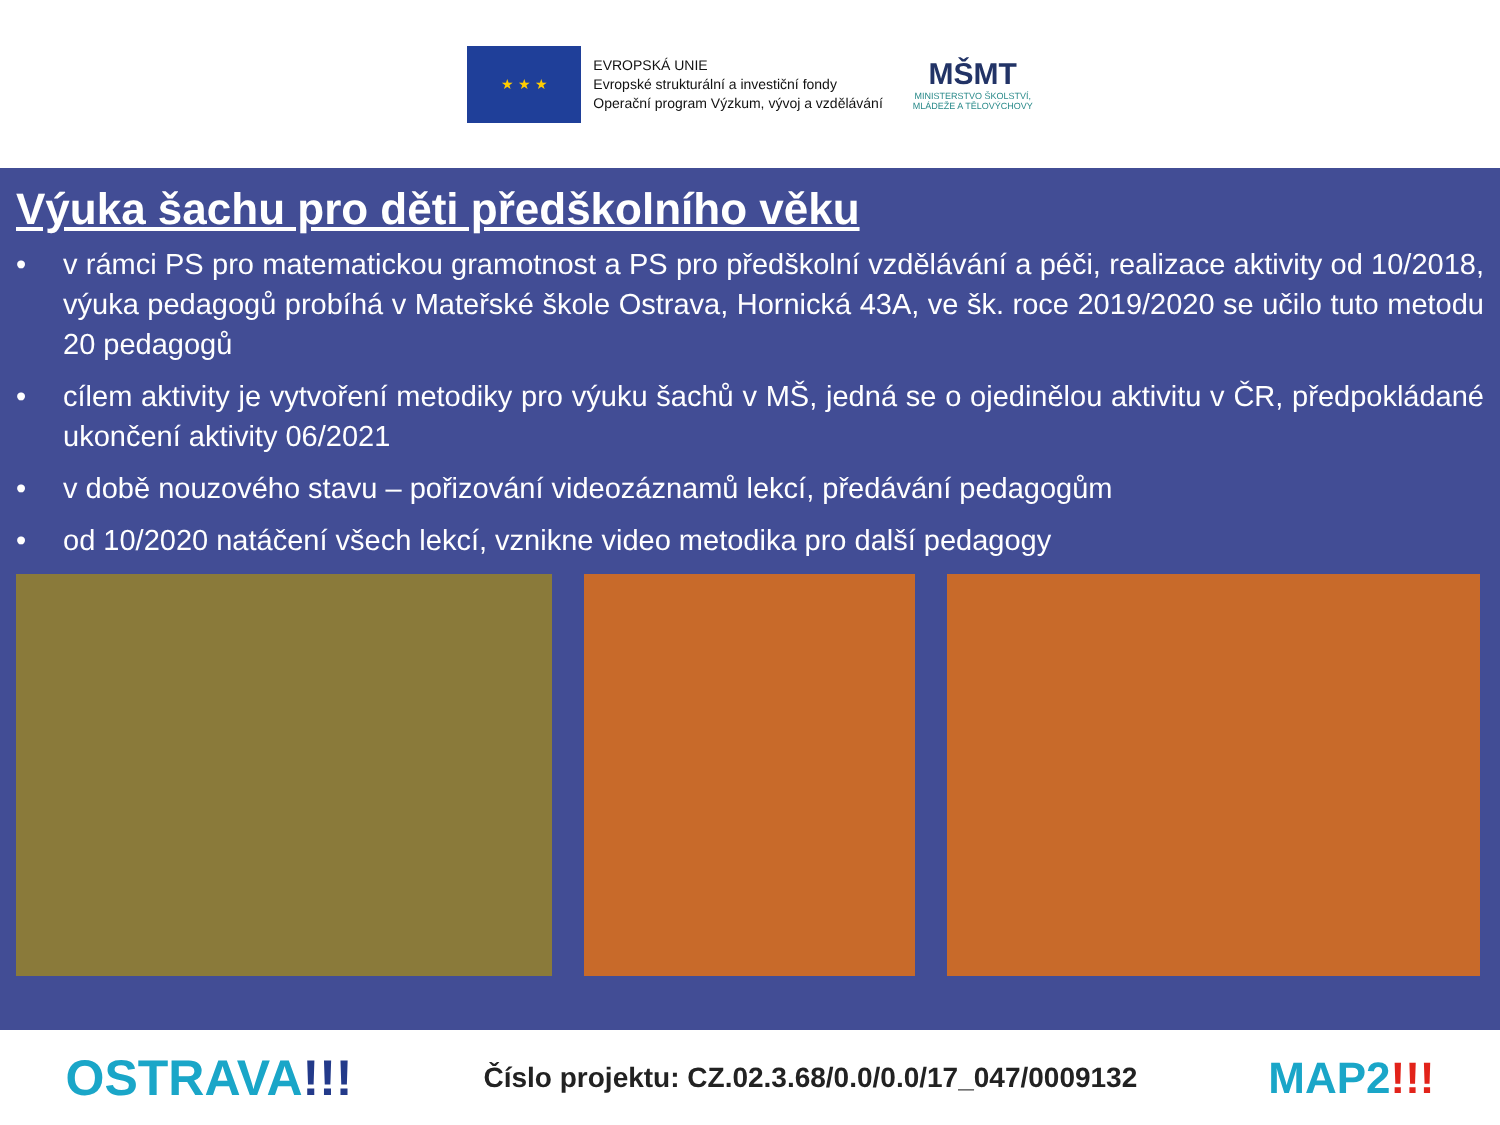★ ★ ★
EVROPSKÁ UNIE
Evropské strukturální a investiční fondy
Operační program Výzkum, vývoj a vzdělávání
MŠMT
MINISTERSTVO ŠKOLSTVÍ,
MLÁDEŽE A TĚLOVÝCHOVY
Výuka šachu pro děti předškolního věku
• v rámci PS pro matematickou gramotnost a PS pro předškolní vzdělávání a péči, realizace aktivity od 10/2018, výuka pedagogů probíhá v Mateřské škole Ostrava, Hornická 43A, ve šk. roce 2019/2020 se učilo tuto metodu 20 pedagogů
• cílem aktivity je vytvoření metodiky pro výuku šachů v MŠ, jedná se o ojedinělou aktivitu v ČR, předpokládané ukončení aktivity 06/2021
• v době nouzového stavu – pořizování videozáznamů lekcí, předávání pedagogům
• od 10/2020 natáčení všech lekcí, vznikne video metodika pro další pedagogy
OSTRAVA!!! Číslo projektu: CZ.02.3.68/0.0/0.0/17_047/0009132 MAP2!!!